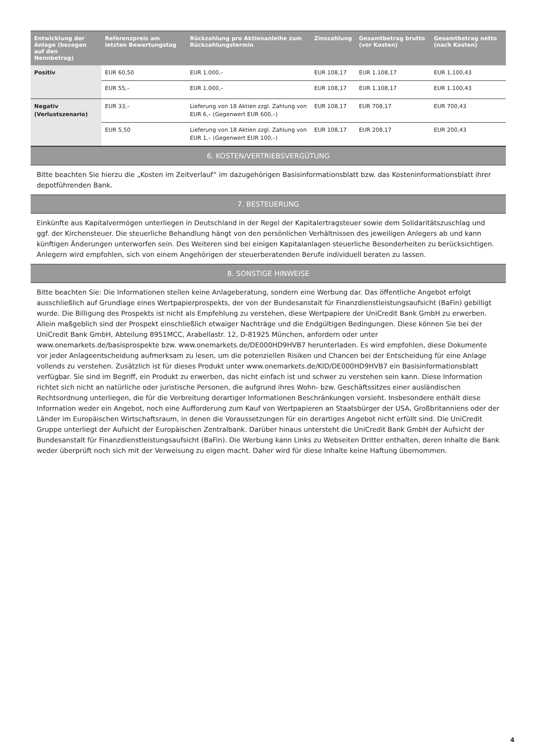| Entwicklung der Anlage (bezogen auf den Nennbetrag) | Referenzpreis am letzten Bewertungstag | Rückzahlung pro Aktienanleihe zum Rückzahlungstermin | Zinszahlung | Gesamtbetrag brutto (vor Kosten) | Gesamtbetrag netto (nach Kosten) |
| --- | --- | --- | --- | --- | --- |
| Positiv | EUR 60,50 | EUR 1.000,– | EUR 108,17 | EUR 1.108,17 | EUR 1.100,43 |
| | EUR 55,– | EUR 1.000,– | EUR 108,17 | EUR 1.108,17 | EUR 1.100,43 |
| Negativ (Verlustszenario) | EUR 33,– | Lieferung von 18 Aktien zzgl. Zahlung von EUR 6,– (Gegenwert EUR 600,–) | EUR 108,17 | EUR 708,17 | EUR 700,43 |
| | EUR 5,50 | Lieferung von 18 Aktien zzgl. Zahlung von EUR 1,– (Gegenwert EUR 100,–) | EUR 108,17 | EUR 208,17 | EUR 200,43 |
6. KOSTEN/VERTRIEBSVERGÜTUNG
Bitte beachten Sie hierzu die „Kosten im Zeitverlauf“ im dazugehörigen Basisinformationsblatt bzw. das Kosteninformationsblatt ihrer depotführenden Bank.
7. BESTEUERUNG
Einkünfte aus Kapitalvermögen unterliegen in Deutschland in der Regel der Kapitalertragsteuer sowie dem Solidaritätszuschlag und ggf. der Kirchensteuer. Die steuerliche Behandlung hängt von den persönlichen Verhältnissen des jeweiligen Anlegers ab und kann künftigen Änderungen unterworfen sein. Des Weiteren sind bei einigen Kapitalanlagen steuerliche Besonderheiten zu berücksichtigen. Anlegern wird empfohlen, sich von einem Angehörigen der steuerberatenden Berufe individuell beraten zu lassen.
8. SONSTIGE HINWEISE
Bitte beachten Sie: Die Informationen stellen keine Anlageberatung, sondern eine Werbung dar. Das öffentliche Angebot erfolgt ausschließlich auf Grundlage eines Wertpapierprospekts, der von der Bundesanstalt für Finanzdienstleistungsaufsicht (BaFin) gebilligt wurde. Die Billigung des Prospekts ist nicht als Empfehlung zu verstehen, diese Wertpapiere der UniCredit Bank GmbH zu erwerben. Allein maßgeblich sind der Prospekt einschließlich etwaiger Nachträge und die Endgültigen Bedingungen. Diese können Sie bei der UniCredit Bank GmbH, Abteilung 8951MCC, Arabellastr. 12, D-81925 München, anfordern oder unter www.onemarkets.de/basisprospekte bzw. www.onemarkets.de/DE000HD9HVB7 herunterladen. Es wird empfohlen, diese Dokumente vor jeder Anlageentscheidung aufmerksam zu lesen, um die potenziellen Risiken und Chancen bei der Entscheidung für eine Anlage vollends zu verstehen. Zusätzlich ist für dieses Produkt unter www.onemarkets.de/KID/DE000HD9HVB7 ein Basisinformationsblatt verfügbar. Sie sind im Begriff, ein Produkt zu erwerben, das nicht einfach ist und schwer zu verstehen sein kann. Diese Information richtet sich nicht an natürliche oder juristische Personen, die aufgrund ihres Wohn- bzw. Geschäftssitzes einer ausländischen Rechtsordnung unterliegen, die für die Verbreitung derartiger Informationen Beschränkungen vorsieht. Insbesondere enthält diese Information weder ein Angebot, noch eine Aufforderung zum Kauf von Wertpapieren an Staatsbürger der USA, Großbritanniens oder der Länder im Europäischen Wirtschaftsraum, in denen die Voraussetzungen für ein derartiges Angebot nicht erfüllt sind. Die UniCredit Gruppe unterliegt der Aufsicht der Europäischen Zentralbank. Darüber hinaus untersteht die UniCredit Bank GmbH der Aufsicht der Bundesanstalt für Finanzdienstleistungsaufsicht (BaFin). Die Werbung kann Links zu Webseiten Dritter enthalten, deren Inhalte die Bank weder überprüft noch sich mit der Verweisung zu eigen macht. Daher wird für diese Inhalte keine Haftung übernommen.
4